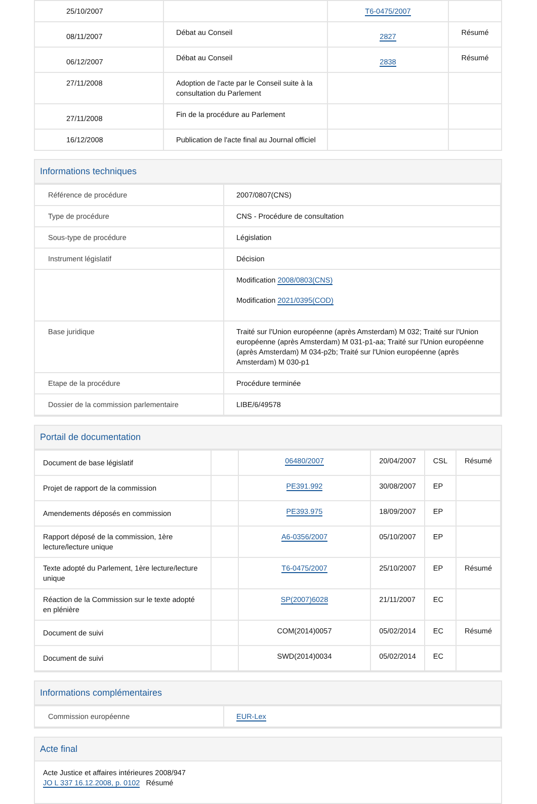| 25/10/2007 | | T6-0475/2007 | |
| 08/11/2007 | Débat au Conseil | 2827 | Résumé |
| 06/12/2007 | Débat au Conseil | 2838 | Résumé |
| 27/11/2008 | Adoption de l'acte par le Conseil suite à la consultation du Parlement | | |
| 27/11/2008 | Fin de la procédure au Parlement | | |
| 16/12/2008 | Publication de l'acte final au Journal officiel | | |
Informations techniques
| Référence de procédure | 2007/0807(CNS) |
| Type de procédure | CNS - Procédure de consultation |
| Sous-type de procédure | Législation |
| Instrument législatif | Décision |
| | Modification 2008/0803(CNS) Modification 2021/0395(COD) |
| Base juridique | Traité sur l'Union européenne (après Amsterdam) M 032; Traité sur l'Union européenne (après Amsterdam) M 031-p1-aa; Traité sur l'Union européenne (après Amsterdam) M 034-p2b; Traité sur l'Union européenne (après Amsterdam) M 030-p1 |
| Etape de la procédure | Procédure terminée |
| Dossier de la commission parlementaire | LIBE/6/49578 |
Portail de documentation
| Document de base législatif | | 06480/2007 | 20/04/2007 | CSL | Résumé |
| Projet de rapport de la commission | | PE391.992 | 30/08/2007 | EP | |
| Amendements déposés en commission | | PE393.975 | 18/09/2007 | EP | |
| Rapport déposé de la commission, 1ère lecture/lecture unique | | A6-0356/2007 | 05/10/2007 | EP | |
| Texte adopté du Parlement, 1ère lecture/lecture unique | | T6-0475/2007 | 25/10/2007 | EP | Résumé |
| Réaction de la Commission sur le texte adopté en plénière | | SP(2007)6028 | 21/11/2007 | EC | |
| Document de suivi | | COM(2014)0057 | 05/02/2014 | EC | Résumé |
| Document de suivi | | SWD(2014)0034 | 05/02/2014 | EC | |
Informations complémentaires
| Commission européenne | EUR-Lex |
Acte final
Acte Justice et affaires intérieures 2008/947
JO L 337 16.12.2008, p. 0102 Résumé